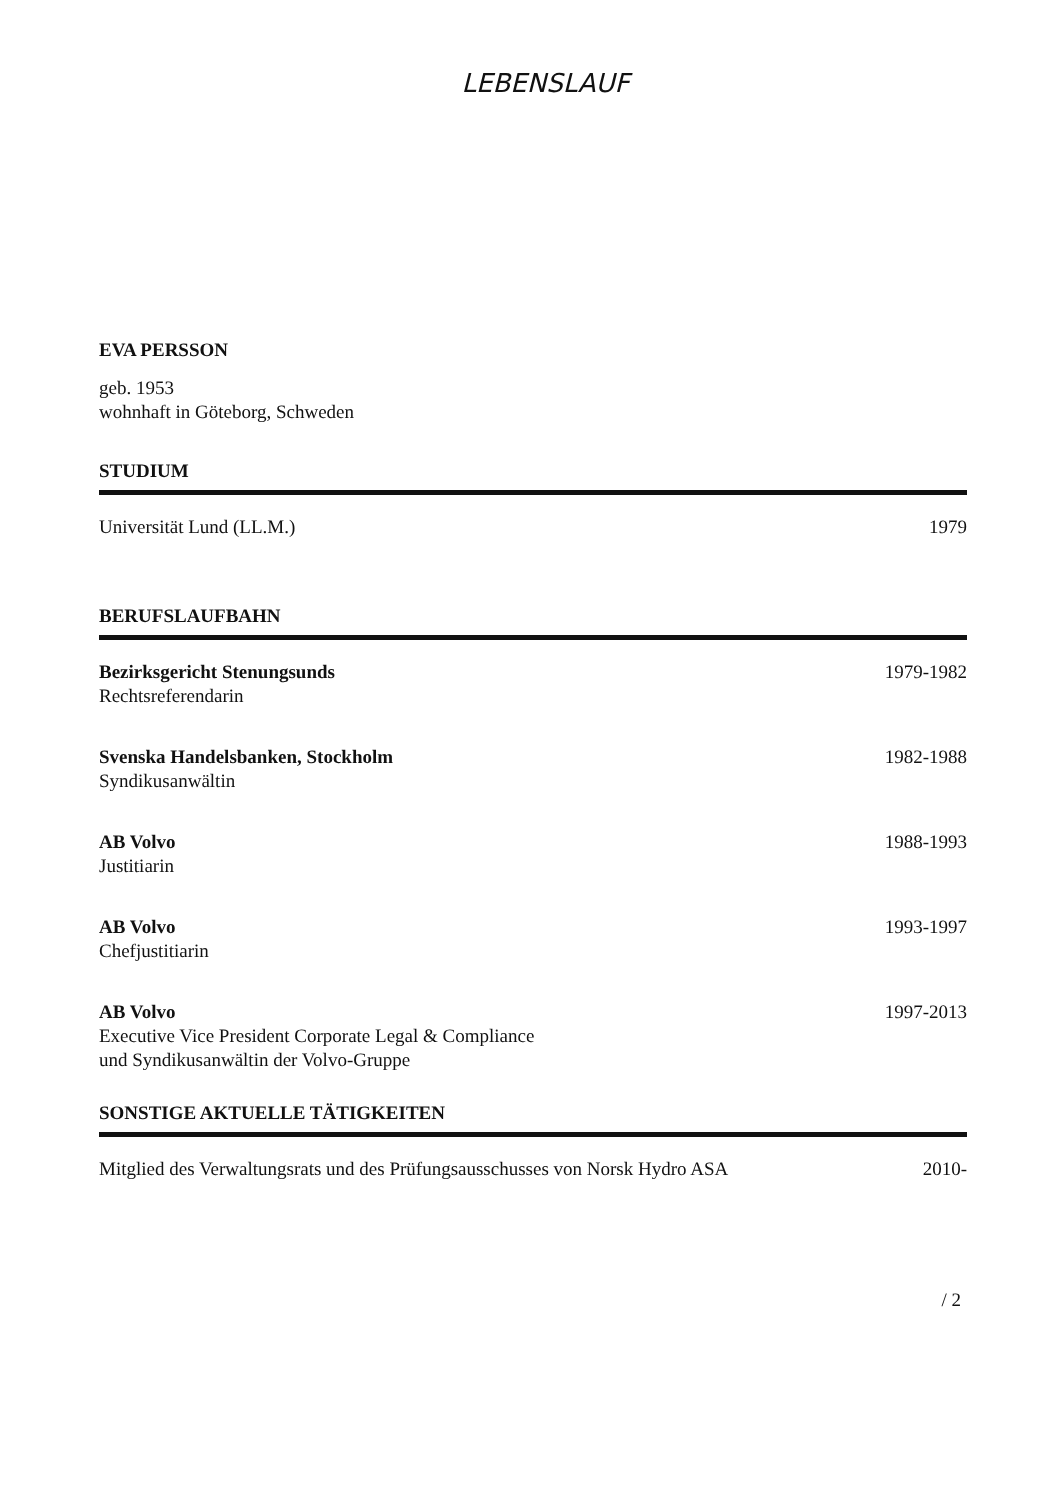LEBENSLAUF
EVA PERSSON
geb. 1953
wohnhaft in Göteborg, Schweden
STUDIUM
Universität Lund (LL.M.) 1979
BERUFSLAUFBAHN
Bezirksgericht Stenungsunds
Rechtsreferendarin 1979-1982
Svenska Handelsbanken, Stockholm
Syndikusanwältin 1982-1988
AB Volvo
Justitiarin 1988-1993
AB Volvo
Chefjustitiarin 1993-1997
AB Volvo
Executive Vice President Corporate Legal & Compliance
und Syndikusanwältin der Volvo-Gruppe 1997-2013
SONSTIGE AKTUELLE TÄTIGKEITEN
Mitglied des Verwaltungsrats und des Prüfungsausschusses von Norsk Hydro ASA 2010-
/ 2